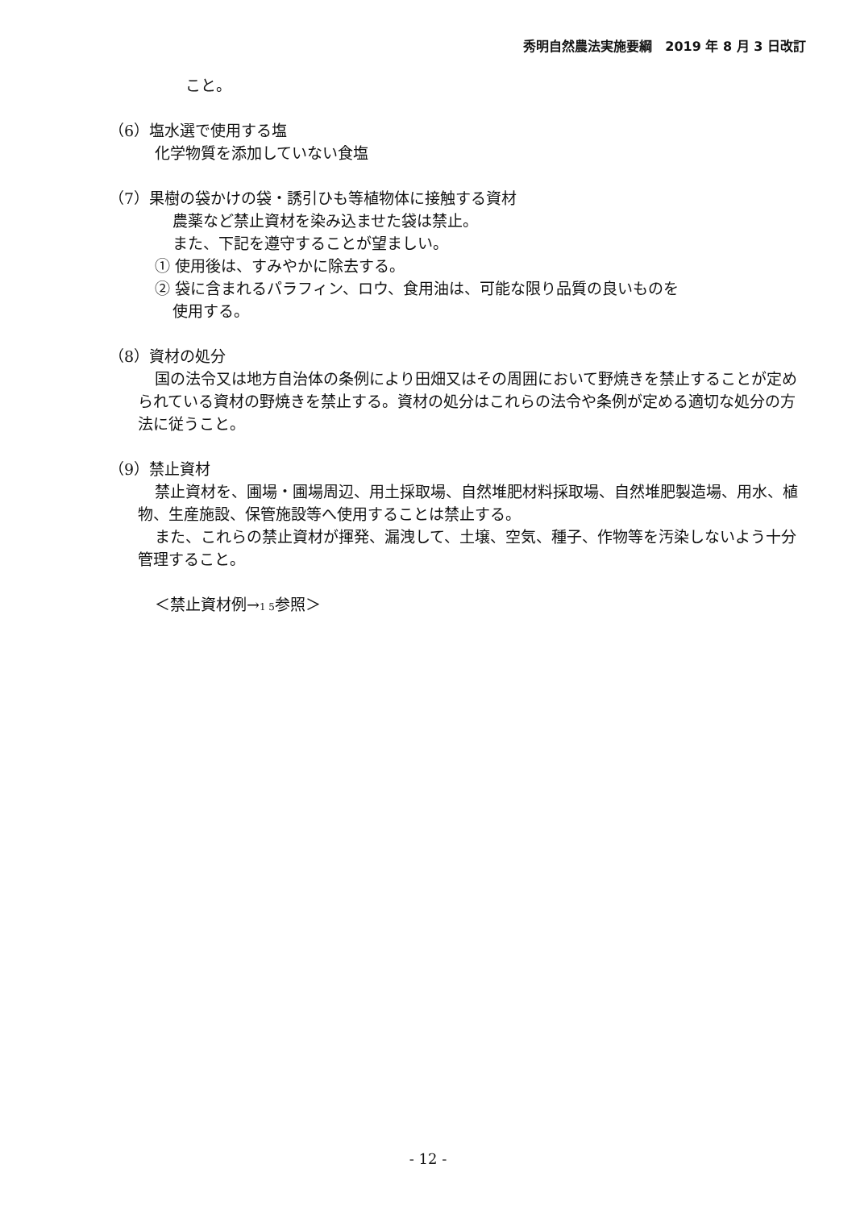秀明自然農法実施要綱　2019 年 8 月 3 日改訂
こと。
（6）塩水選で使用する塩
化学物質を添加していない食塩
（7）果樹の袋かけの袋・誘引ひも等植物体に接触する資材
農薬など禁止資材を染み込ませた袋は禁止。
また、下記を遵守することが望ましい。
① 使用後は、すみやかに除去する。
② 袋に含まれるパラフィン、ロウ、食用油は、可能な限り品質の良いものを
使用する。
（8）資材の処分
国の法令又は地方自治体の条例により田畑又はその周囲において野焼きを禁止することが定められている資材の野焼きを禁止する。資材の処分はこれらの法令や条例が定める適切な処分の方法に従うこと。
（9）禁止資材
禁止資材を、圃場・圃場周辺、用土採取場、自然堆肥材料採取場、自然堆肥製造場、用水、植物、生産施設、保管施設等へ使用することは禁止する。
また、これらの禁止資材が揮発、漏洩して、土壌、空気、種子、作物等を汚染しないよう十分管理すること。
＜禁止資材例→1 5参照＞
- 12 -